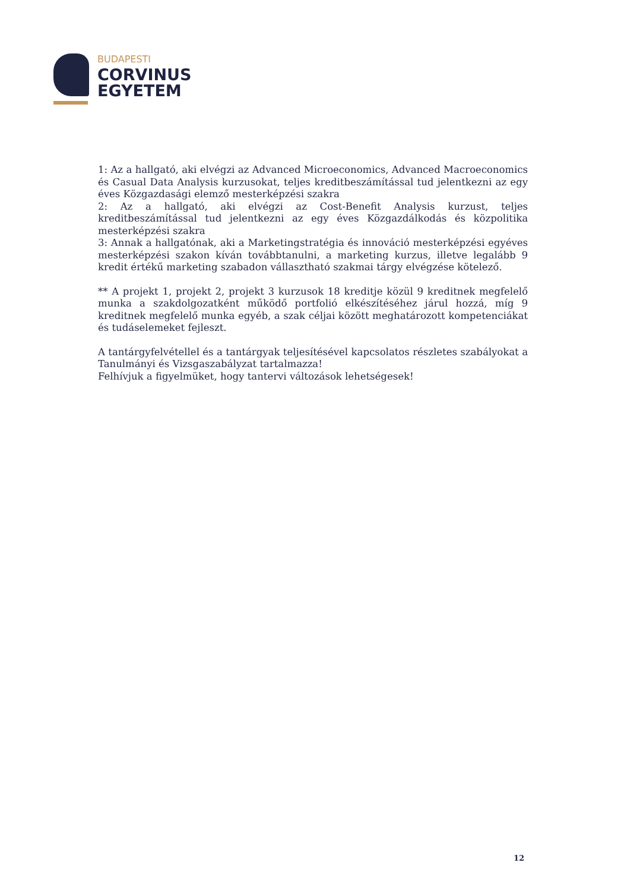BUDAPESTI
CORVINUS
EGYETEM
1: Az a hallgató, aki elvégzi az Advanced Microeconomics, Advanced Macroeconomics és Casual Data Analysis kurzusokat, teljes kreditbeszámítással tud jelentkezni az egy éves Köz­gazdasági elemző mesterképzési szakra
2: Az a hallgató, aki elvégzi az Cost-Benefit Analysis kurzust, teljes kreditbeszámítással tud jelentkezni az egy éves Közgazdálkodás és közpolitika mesterképzési szakra
3: Annak a hallgatónak, aki a Marketingstratégia és innováció mesterképzési egyéves mes­terképzési szakon kíván továbbtanulni, a marketing kurzus, illetve legalább 9 kredit értékű marketing szabadon vállasztható szakmai tárgy elvégzése kötelező.
** A projekt 1, projekt 2, projekt 3 kurzusok 18 kreditje közül 9 kreditnek megfelelő munka a szakdolgozatként működő portfolió elkészítéséhez járul hozzá, míg 9 kreditnek megfelelő munka egyéb, a szak céljai között meghatározott kompetenciákat és tudáselemeket fejleszt.
A tantárgyfelvétellel és a tantárgyak teljesítésével kapcsolatos részletes szabályokat a Tanul­mányi és Vizsgaszabályzat tartalmazza!
Felhívjuk a figyelmüket, hogy tantervi változások lehetségesek!
12